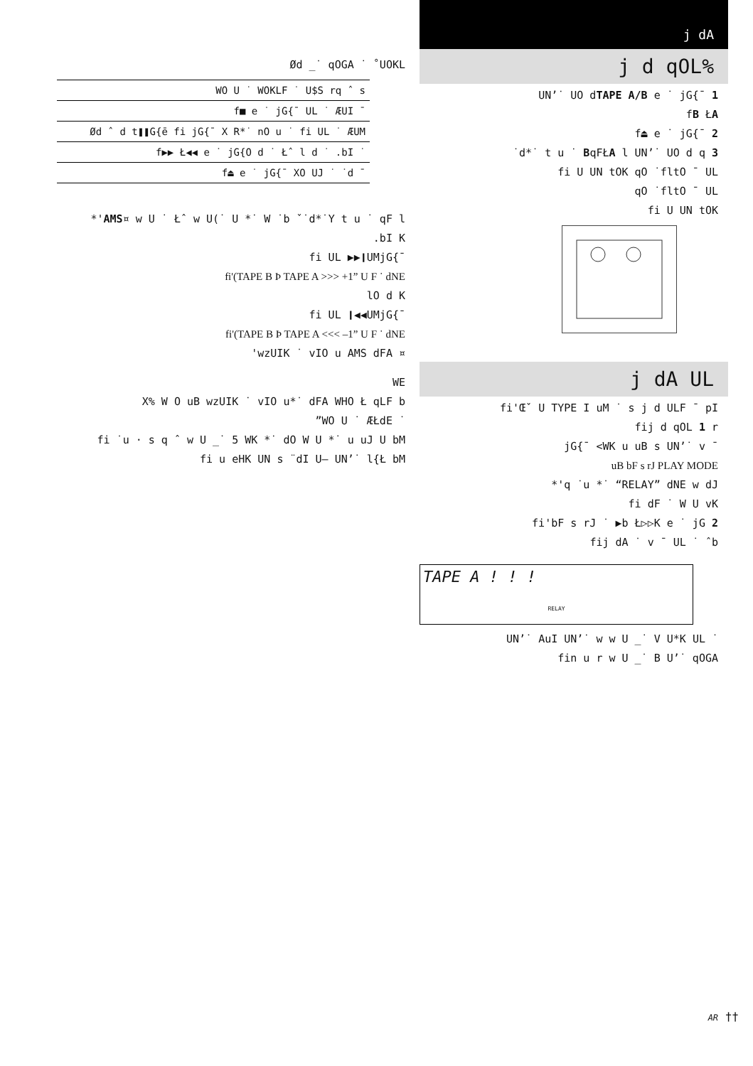Ød _˙ qOGA ˙ ˚UOKL
| WO U ˙ WOKLF ˙ U$S rq ˆ s |
| f■ e ˙ jG{¯ UL ˙ ÆUI ¯ |
| Ød ˆ d t❚❚G{ē fi jG{¯ X R*˙ nO u ˙ fi UL ˙ ÆUM |
| f▶▶ Ł◀◀ e ˙ jG{O d ˙ Łˆ l d ˙ .bI ˙ |
| f⏏ e ˙ jG{¯ XO UJ ˙ ˙d ¯ |
*'AMS¤ w U ˙ Łˆ w U(˙ U *˙ W ˙b ˇ˙d*˙Y t u ˙ qF l
.bI K
fi UL ▶▶❙UMjG{¯
fi'(TAPE B Þ TAPE A >>> +1” U F ˙ dNE
lO d K
fi UL ❙◀◀UMjG{¯
fi'(TAPE B Þ TAPE A <<< –1” U F ˙ dNE
'wzUIK ˙ vIO u AMS dFA ¤
WE
X% W O uB wzUIK ˙ vIO u*˙ dFA WHO Ł qLF b
”WO U ˙ ÆŁdE ˙
fi ˙u · s q ˆ w U _˙ 5 WK *˙ dO W U *˙ u uJ U bM
fi u eHK UN s ¨dI U– UN’˙ l{Ł bM
j dA
j d qOL%
UN’˙ UO dTAPE A/B e ˙ jG{¯ 1
fB ŁA
f⏏ e ˙ jG{¯ 2
˙d*˙ t u ˙ BqFŁA l UN’˙ UO d q 3
fi U UN tOK qO ˙fltO ¯ UL
qO ˙fltO ¯ UL
fi U UN tOK
j dA UL
fi'Œˇ U TYPE I uM ˙ s j d ULF ¯ pI
fij d qOL 1 r
jG{¯ <WK u uB s UN’˙ v ¯
uB bF s rJ PLAY MODE
*'q ˙u *˙ “RELAY” dNE w dJ
fi dF ˙ W U vK
fi'bF s rJ ˙ ▶b Ł▷▷K e ˙ jG 2
fij dA ˙ v ¯ UL ˙ ˆb
TAPE A ! ! !
RELAY
UN’˙ AuI UN’˙ w w U _˙ V U*K UL ˙
fin u r w U _˙ B U’˙ qOGA
AR ††